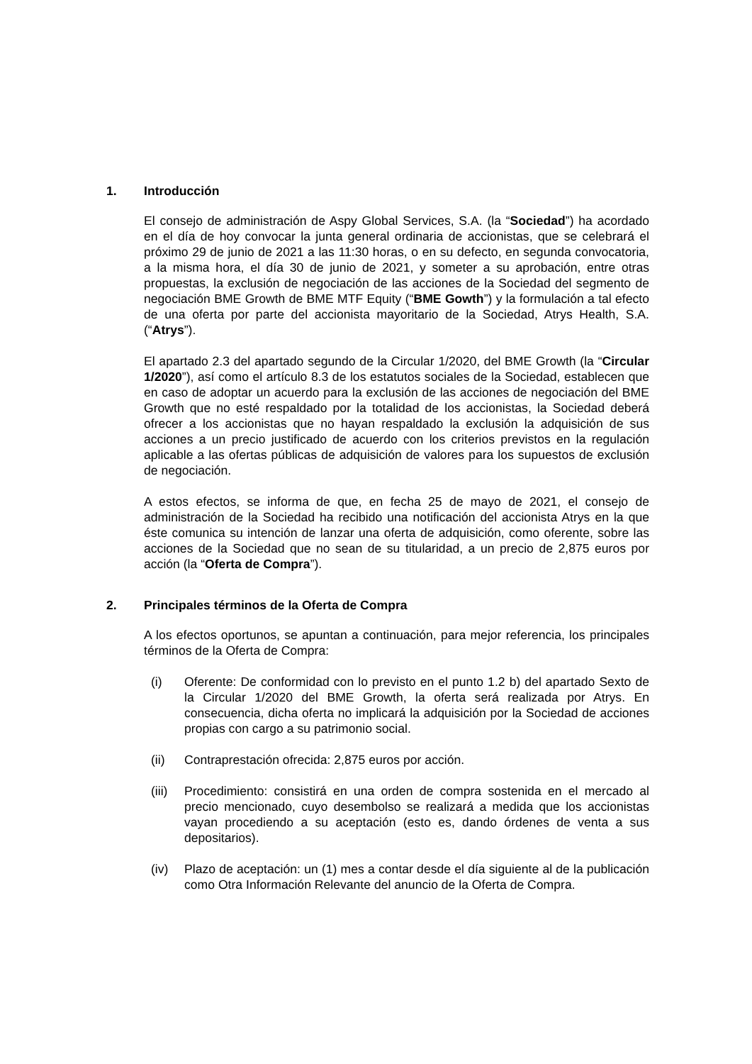1. Introducción
El consejo de administración de Aspy Global Services, S.A. (la “Sociedad”) ha acordado en el día de hoy convocar la junta general ordinaria de accionistas, que se celebrará el próximo 29 de junio de 2021 a las 11:30 horas, o en su defecto, en segunda convocatoria, a la misma hora, el día 30 de junio de 2021, y someter a su aprobación, entre otras propuestas, la exclusión de negociación de las acciones de la Sociedad del segmento de negociación BME Growth de BME MTF Equity (“BME Gowth”) y la formulación a tal efecto de una oferta por parte del accionista mayoritario de la Sociedad, Atrys Health, S.A. (“Atrys”).
El apartado 2.3 del apartado segundo de la Circular 1/2020, del BME Growth (la “Circular 1/2020”), así como el artículo 8.3 de los estatutos sociales de la Sociedad, establecen que en caso de adoptar un acuerdo para la exclusión de las acciones de negociación del BME Growth que no esté respaldado por la totalidad de los accionistas, la Sociedad deberá ofrecer a los accionistas que no hayan respaldado la exclusión la adquisición de sus acciones a un precio justificado de acuerdo con los criterios previstos en la regulación aplicable a las ofertas públicas de adquisición de valores para los supuestos de exclusión de negociación.
A estos efectos, se informa de que, en fecha 25 de mayo de 2021, el consejo de administración de la Sociedad ha recibido una notificación del accionista Atrys en la que éste comunica su intención de lanzar una oferta de adquisición, como oferente, sobre las acciones de la Sociedad que no sean de su titularidad, a un precio de 2,875 euros por acción (la “Oferta de Compra”).
2. Principales términos de la Oferta de Compra
A los efectos oportunos, se apuntan a continuación, para mejor referencia, los principales términos de la Oferta de Compra:
(i) Oferente: De conformidad con lo previsto en el punto 1.2 b) del apartado Sexto de la Circular 1/2020 del BME Growth, la oferta será realizada por Atrys. En consecuencia, dicha oferta no implicará la adquisición por la Sociedad de acciones propias con cargo a su patrimonio social.
(ii) Contraprestación ofrecida: 2,875 euros por acción.
(iii) Procedimiento: consistirá en una orden de compra sostenida en el mercado al precio mencionado, cuyo desembolso se realizará a medida que los accionistas vayan procediendo a su aceptación (esto es, dando órdenes de venta a sus depositarios).
(iv) Plazo de aceptación: un (1) mes a contar desde el día siguiente al de la publicación como Otra Información Relevante del anuncio de la Oferta de Compra.